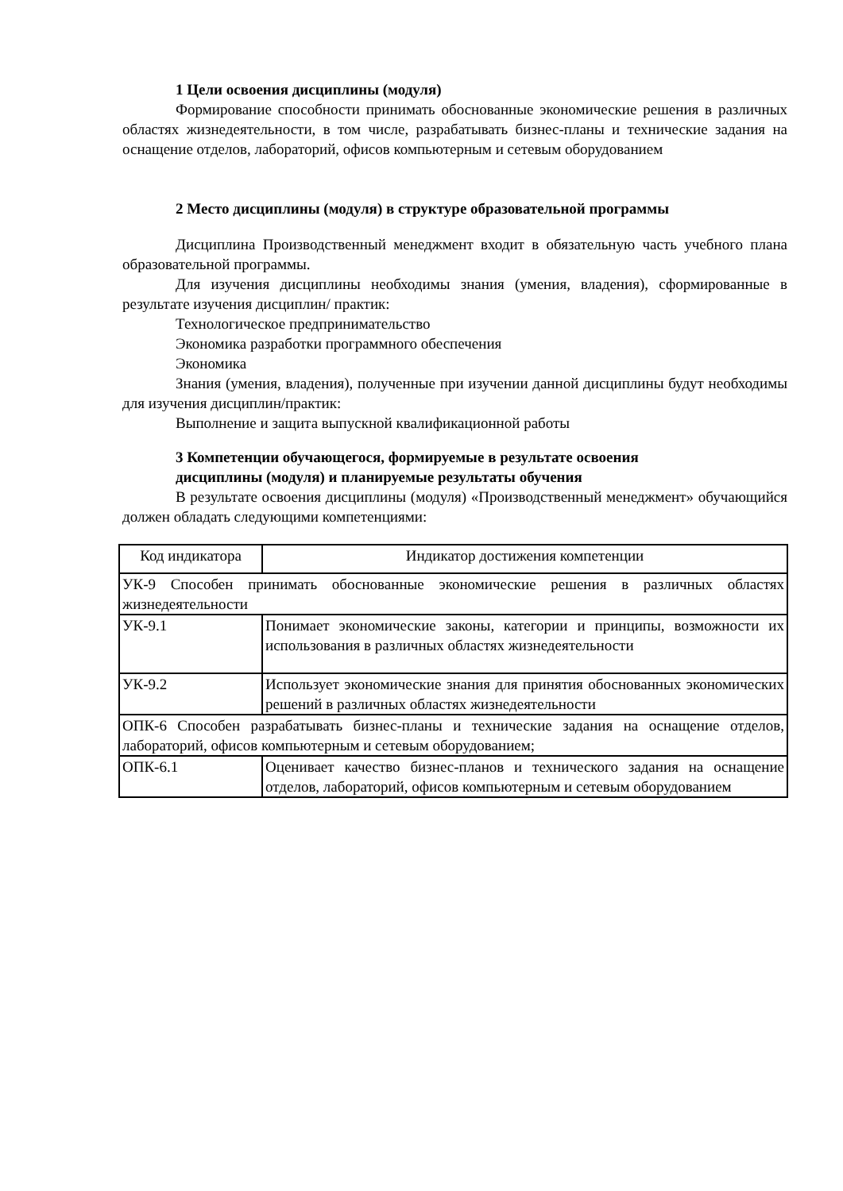1 Цели освоения дисциплины (модуля)
Формирование способности принимать обоснованные экономические решения в различных областях жизнедеятельности, в том числе, разрабатывать бизнес-планы и технические задания на оснащение отделов, лабораторий, офисов компьютерным и сетевым оборудованием
2 Место дисциплины (модуля) в структуре образовательной программы
Дисциплина Производственный менеджмент входит в обязательную часть учебного плана образовательной программы.
Для изучения дисциплины необходимы знания (умения, владения), сформированные в результате изучения дисциплин/ практик:
Технологическое предпринимательство
Экономика разработки программного обеспечения
Экономика
Знания (умения, владения), полученные при изучении данной дисциплины будут необходимы для изучения дисциплин/практик:
Выполнение и защита выпускной квалификационной работы
3 Компетенции обучающегося, формируемые в результате освоения
дисциплины (модуля) и планируемые результаты обучения
В результате освоения дисциплины (модуля) «Производственный менеджмент» обучающийся должен обладать следующими компетенциями:
| Код индикатора | Индикатор достижения компетенции |
| УК-9 Способен принимать обоснованные экономические решения в различных областях жизнедеятельности | |
| УК-9.1 | Понимает экономические законы, категории и принципы, возможности их использования в различных областях жизнедеятельности |
| УК-9.2 | Использует экономические знания для принятия обоснованных экономических решений в различных областях жизнедеятельности |
| ОПК-6 Способен разрабатывать бизнес-планы и технические задания на оснащение отделов, лабораторий, офисов компьютерным и сетевым оборудованием; | |
| ОПК-6.1 | Оценивает качество бизнес-планов и технического задания на оснащение отделов, лабораторий, офисов компьютерным и сетевым оборудованием |